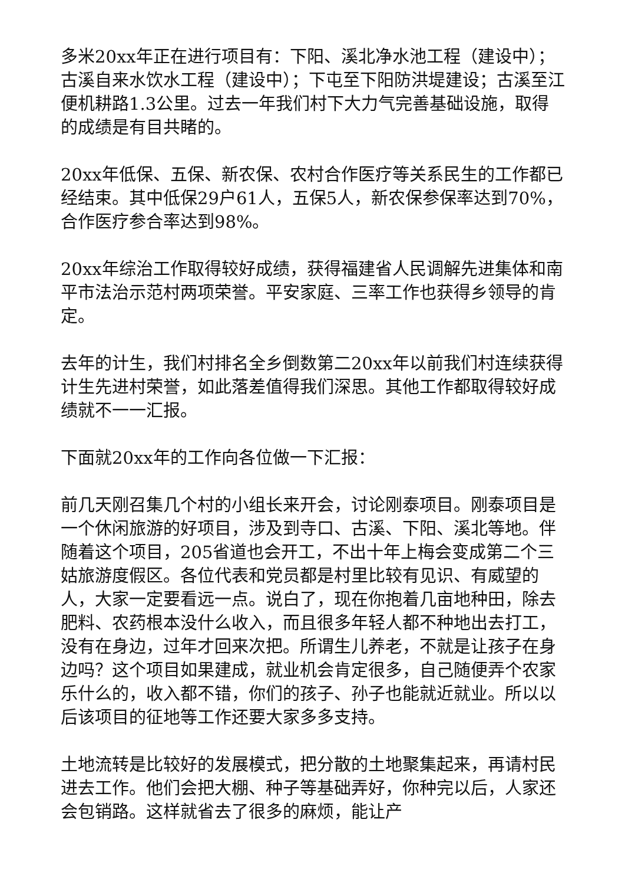多米20xx年正在进行项目有：下阳、溪北净水池工程（建设中）；古溪自来水饮水工程（建设中）；下屯至下阳防洪堤建设；古溪至江便机耕路1.3公里。过去一年我们村下大力气完善基础设施，取得的成绩是有目共睹的。
20xx年低保、五保、新农保、农村合作医疗等关系民生的工作都已经结束。其中低保29户61人，五保5人，新农保参保率达到70%，合作医疗参合率达到98%。
20xx年综治工作取得较好成绩，获得福建省人民调解先进集体和南平市法治示范村两项荣誉。平安家庭、三率工作也获得乡领导的肯定。
去年的计生，我们村排名全乡倒数第二20xx年以前我们村连续获得计生先进村荣誉，如此落差值得我们深思。其他工作都取得较好成绩就不一一汇报。
下面就20xx年的工作向各位做一下汇报：
前几天刚召集几个村的小组长来开会，讨论刚泰项目。刚泰项目是一个休闲旅游的好项目，涉及到寺口、古溪、下阳、溪北等地。伴随着这个项目，205省道也会开工，不出十年上梅会变成第二个三姑旅游度假区。各位代表和党员都是村里比较有见识、有威望的人，大家一定要看远一点。说白了，现在你抱着几亩地种田，除去肥料、农药根本没什么收入，而且很多年轻人都不种地出去打工，没有在身边，过年才回来次把。所谓生儿养老，不就是让孩子在身边吗？这个项目如果建成，就业机会肯定很多，自己随便弄个农家乐什么的，收入都不错，你们的孩子、孙子也能就近就业。所以以后该项目的征地等工作还要大家多多支持。
土地流转是比较好的发展模式，把分散的土地聚集起来，再请村民进去工作。他们会把大棚、种子等基础弄好，你种完以后，人家还会包销路。这样就省去了很多的麻烦，能让产